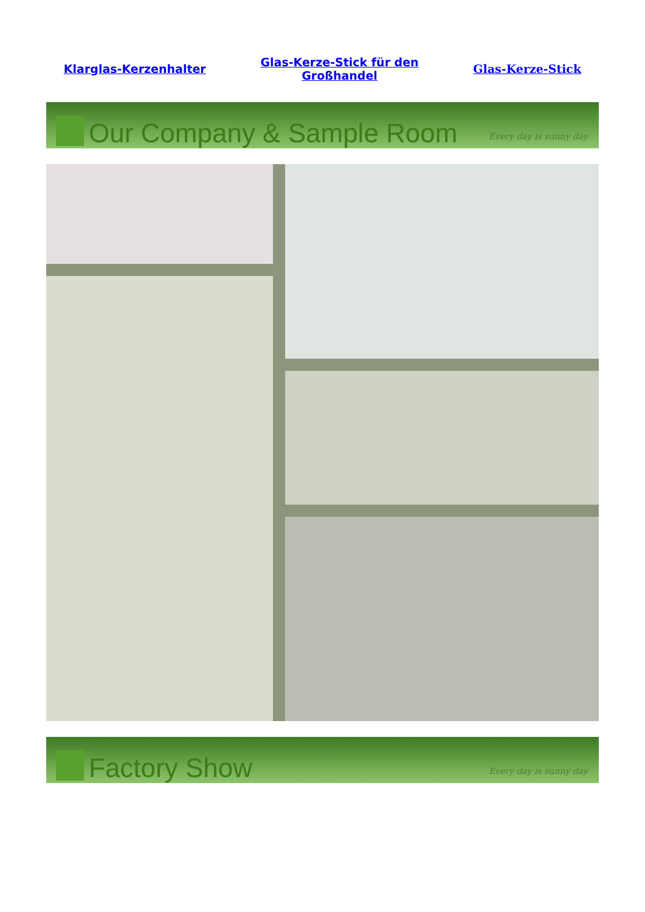Klarglas-Kerzenhalter Glas-Kerze-Stick für den
Großhandel Glas-Kerze-Stick
Our Company & Sample Room
Every day is sunny day
Factory Show
Every day is sunny day